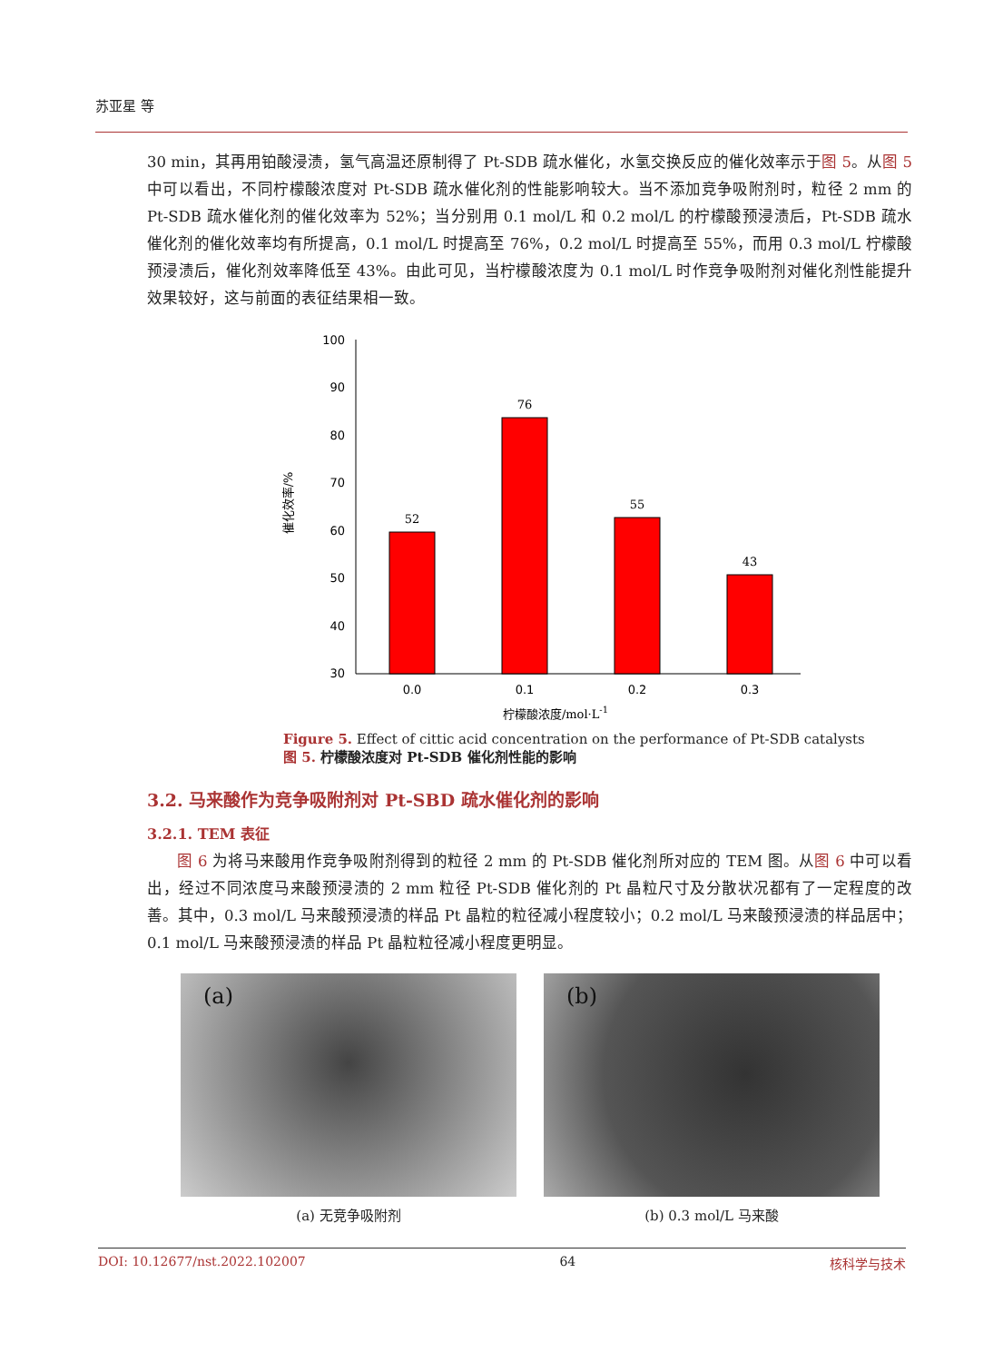苏亚星 等
30 min，其再用铂酸浸渍，氢气高温还原制得了 Pt-SDB 疏水催化，水氢交换反应的催化效率示于图 5。从图 5 中可以看出，不同柠檬酸浓度对 Pt-SDB 疏水催化剂的性能影响较大。当不添加竞争吸附剂时，粒径 2 mm 的 Pt-SDB 疏水催化剂的催化效率为 52%；当分别用 0.1 mol/L 和 0.2 mol/L 的柠檬酸预浸渍后，Pt-SDB 疏水催化剂的催化效率均有所提高，0.1 mol/L 时提高至 76%，0.2 mol/L 时提高至 55%，而用 0.3 mol/L 柠檬酸预浸渍后，催化剂效率降低至 43%。由此可见，当柠檬酸浓度为 0.1 mol/L 时作竞争吸附剂对催化剂性能提升效果较好，这与前面的表征结果相一致。
100
90
80
70
60
50
40
30
催化效率/%
52
76
55
43
0.0
0.1
0.2
0.3
柠檬酸浓度/mol·L-1
Figure 5. Effect of cittic acid concentration on the performance of Pt-SDB catalysts
图 5. 柠檬酸浓度对 Pt-SDB 催化剂性能的影响
3.2. 马来酸作为竞争吸附剂对 Pt-SBD 疏水催化剂的影响
3.2.1. TEM 表征
  图 6 为将马来酸用作竞争吸附剂得到的粒径 2 mm 的 Pt-SDB 催化剂所对应的 TEM 图。从图 6 中可以看出，经过不同浓度马来酸预浸渍的 2 mm 粒径 Pt-SDB 催化剂的 Pt 晶粒尺寸及分散状况都有了一定程度的改善。其中，0.3 mol/L 马来酸预浸渍的样品 Pt 晶粒的粒径减小程度较小；0.2 mol/L 马来酸预浸渍的样品居中；0.1 mol/L 马来酸预浸渍的样品 Pt 晶粒粒径减小程度更明显。
(a)
(a) 无竞争吸附剂
(b)
(b) 0.3 mol/L 马来酸
DOI: 10.12677/nst.2022.102007 64 核科学与技术